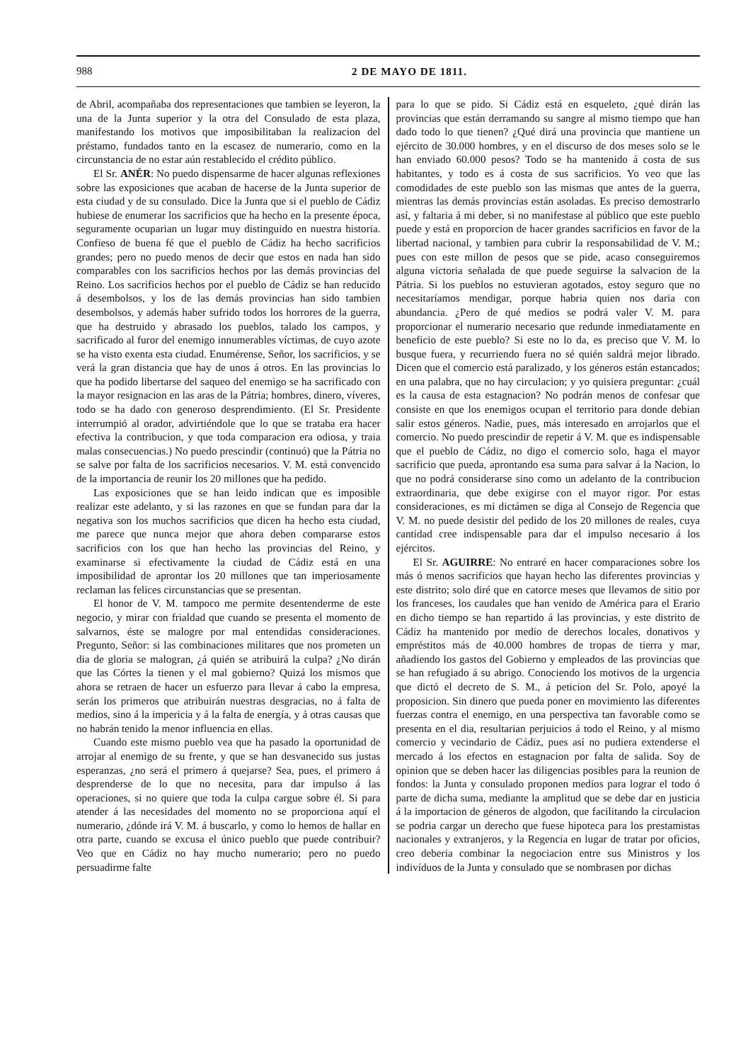988 2 DE MAYO DE 1811.
de Abril, acompañaba dos representaciones que tambien se leyeron, la una de la Junta superior y la otra del Consulado de esta plaza, manifestando los motivos que imposibilitaban la realizacion del préstamo, fundados tanto en la escasez de numerario, como en la circunstancia de no estar aún restablecido el crédito público.
El Sr. ANÉR: No puedo dispensarme de hacer algunas reflexiones sobre las exposiciones que acaban de hacerse de la Junta superior de esta ciudad y de su consulado. Dice la Junta que si el pueblo de Cádiz hubiese de enumerar los sacrificios que ha hecho en la presente época, seguramente ocuparian un lugar muy distinguido en nuestra historia. Confieso de buena fé que el pueblo de Cádiz ha hecho sacrificios grandes; pero no puedo menos de decir que estos en nada han sido comparables con los sacrificios hechos por las demás provincias del Reino. Los sacrificios hechos por el pueblo de Cádiz se han reducido á desembolsos, y los de las demás provincias han sido tambien desembolsos, y además haber sufrido todos los horrores de la guerra, que ha destruido y abrasado los pueblos, talado los campos, y sacrificado al furor del enemigo innumerables víctimas, de cuyo azote se ha visto exenta esta ciudad. Enumérense, Señor, los sacrificios, y se verá la gran distancia que hay de unos á otros. En las provincias lo que ha podido libertarse del saqueo del enemigo se ha sacrificado con la mayor resignacion en las aras de la Pátria; hombres, dinero, víveres, todo se ha dado con generoso desprendimiento. (El Sr. Presidente interrumpió al orador, advirtiéndole que lo que se trataba era hacer efectiva la contribucion, y que toda comparacion era odiosa, y traia malas consecuencias.) No puedo prescindir (continuó) que la Pátria no se salve por falta de los sacrificios necesarios. V. M. está convencido de la importancia de reunir los 20 millones que ha pedido.
Las exposiciones que se han leido indican que es imposible realizar este adelanto, y si las razones en que se fundan para dar la negativa son los muchos sacrificios que dicen ha hecho esta ciudad, me parece que nunca mejor que ahora deben compararse estos sacrificios con los que han hecho las provincias del Reino, y examinarse si efectivamente la ciudad de Cádiz está en una imposibilidad de aprontar los 20 millones que tan imperiosamente reclaman las felices circunstancias que se presentan.
El honor de V. M. tampoco me permite desentenderme de este negocio, y mirar con frialdad que cuando se presenta el momento de salvarnos, éste se malogre por mal entendidas consideraciones. Pregunto, Señor: si las combinaciones militares que nos prometen un dia de gloria se malogran, ¿á quién se atribuirá la culpa? ¿No dirán que las Córtes la tienen y el mal gobierno? Quizá los mismos que ahora se retraen de hacer un esfuerzo para llevar á cabo la empresa, serán los primeros que atribuirán nuestras desgracias, no á falta de medios, sino á la impericia y á la falta de energía, y á otras causas que no habrán tenido la menor influencia en ellas.
Cuando este mismo pueblo vea que ha pasado la oportunidad de arrojar al enemigo de su frente, y que se han desvanecido sus justas esperanzas, ¿no será el primero á quejarse? Sea, pues, el primero á desprenderse de lo que no necesita, para dar impulso á las operaciones, si no quiere que toda la culpa cargue sobre él. Si para atender á las necesidades del momento no se proporciona aquí el numerario, ¿dónde irá V. M. á buscarlo, y como lo hemos de hallar en otra parte, cuando se excusa el único pueblo que puede contribuir? Veo que en Cádiz no hay mucho numerario; pero no puedo persuadirme falte
para lo que se pido. Si Cádiz está en esqueleto, ¿qué dirán las provincias que están derramando su sangre al mismo tiempo que han dado todo lo que tienen? ¿Qué dirá una provincia que mantiene un ejército de 30.000 hombres, y en el discurso de dos meses solo se le han enviado 60.000 pesos? Todo se ha mantenido á costa de sus habitantes, y todo es á costa de sus sacrificios. Yo veo que las comodidades de este pueblo son las mismas que antes de la guerra, mientras las demás provincias están asoladas. Es preciso demostrarlo así, y faltaria á mi deber, si no manifestase al público que este pueblo puede y está en proporcion de hacer grandes sacrificios en favor de la libertad nacional, y tambien para cubrir la responsabilidad de V. M.; pues con este millon de pesos que se pide, acaso conseguiremos alguna victoria señalada de que puede seguirse la salvacion de la Pátria. Si los pueblos no estuvieran agotados, estoy seguro que no necesitaríamos mendigar, porque habria quien nos daria con abundancia. ¿Pero de qué medios se podrá valer V. M. para proporcionar el numerario necesario que redunde inmediatamente en beneficio de este pueblo? Si este no lo da, es preciso que V. M. lo busque fuera, y recurriendo fuera no sé quién saldrá mejor librado. Dicen que el comercio está paralizado, y los géneros están estancados; en una palabra, que no hay circulacion; y yo quisiera preguntar: ¿cuál es la causa de esta estagnacion? No podrán menos de confesar que consiste en que los enemigos ocupan el territorio para donde debian salir estos géneros. Nadie, pues, más interesado en arrojarlos que el comercio. No puedo prescindir de repetir á V. M. que es indispensable que el pueblo de Cádiz, no digo el comercio solo, haga el mayor sacrificio que pueda, aprontando esa suma para salvar á la Nacion, lo que no podrá considerarse sino como un adelanto de la contribucion extraordinaria, que debe exigirse con el mayor rigor. Por estas consideraciones, es mi dictámen se diga al Consejo de Regencia que V. M. no puede desistir del pedido de los 20 millones de reales, cuya cantidad cree indispensable para dar el impulso necesario á los ejércitos.
El Sr. AGUIRRE: No entraré en hacer comparaciones sobre los más ó menos sacrificios que hayan hecho las diferentes provincias y este distrito; solo diré que en catorce meses que llevamos de sitio por los franceses, los caudales que han venido de América para el Erario en dicho tiempo se han repartido á las provincias, y este distrito de Cádiz ha mantenido por medio de derechos locales, donativos y empréstitos más de 40.000 hombres de tropas de tierra y mar, añadiendo los gastos del Gobierno y empleados de las provincias que se han refugiado á su abrigo. Conociendo los motivos de la urgencia que dictó el decreto de S. M., á peticion del Sr. Polo, apoyé la proposicion. Sin dinero que pueda poner en movimiento las diferentes fuerzas contra el enemigo, en una perspectiva tan favorable como se presenta en el dia, resultarian perjuicios á todo el Reino, y al mismo comercio y vecindario de Cádiz, pues así no pudiera extenderse el mercado á los efectos en estagnacion por falta de salida. Soy de opinion que se deben hacer las diligencias posibles para la reunion de fondos: la Junta y consulado proponen medios para lograr el todo ó parte de dicha suma, mediante la amplitud que se debe dar en justicia á la importacion de géneros de algodon, que facilitando la circulacion se podria cargar un derecho que fuese hipoteca para los prestamistas nacionales y extranjeros, y la Regencia en lugar de tratar por oficios, creo deberia combinar la negociacion entre sus Ministros y los indivíduos de la Junta y consulado que se nombrasen por dichas